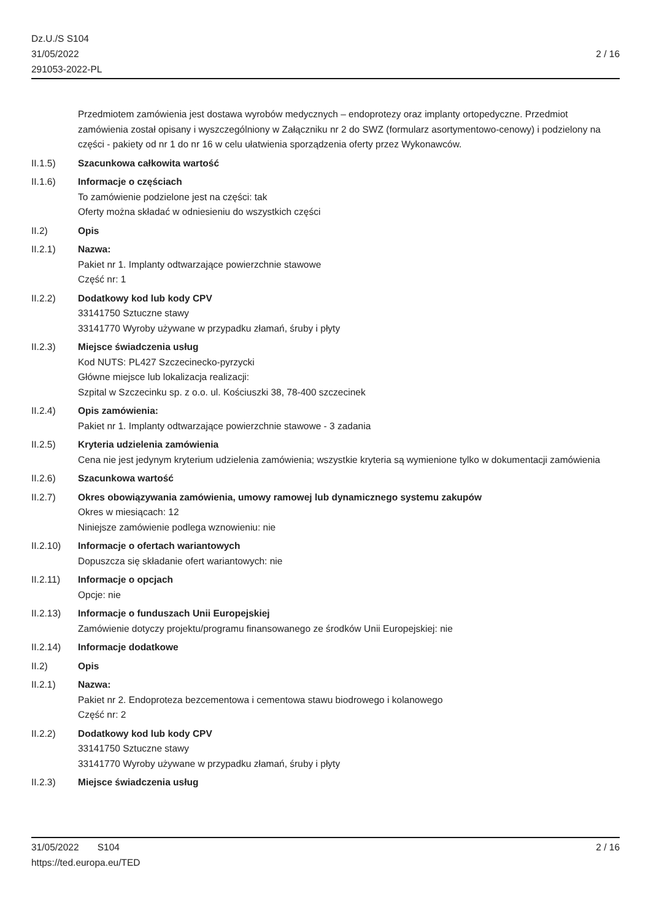Dz.U./S S104
31/05/2022
291053-2022-PL
2 / 16
Przedmiotem zamówienia jest dostawa wyrobów medycznych – endoprotezy oraz implanty ortopedyczne. Przedmiot zamówienia został opisany i wyszczególniony w Załączniku nr 2 do SWZ (formularz asortymentowo-cenowy) i podzielony na części - pakiety od nr 1 do nr 16 w celu ułatwienia sporządzenia oferty przez Wykonawców.
II.1.5) Szacunkowa całkowita wartość
II.1.6) Informacje o częściach
To zamówienie podzielone jest na części: tak
Oferty można składać w odniesieniu do wszystkich części
II.2) Opis
II.2.1) Nazwa:
Pakiet nr 1. Implanty odtwarzające powierzchnie stawowe
Część nr: 1
II.2.2) Dodatkowy kod lub kody CPV
33141750 Sztuczne stawy
33141770 Wyroby używane w przypadku złamań, śruby i płyty
II.2.3) Miejsce świadczenia usług
Kod NUTS: PL427 Szczecinecko-pyrzycki
Główne miejsce lub lokalizacja realizacji:
Szpital w Szczecinku sp. z o.o. ul. Kościuszki 38, 78-400 szczecinek
II.2.4) Opis zamówienia:
Pakiet nr 1. Implanty odtwarzające powierzchnie stawowe - 3 zadania
II.2.5) Kryteria udzielenia zamówienia
Cena nie jest jedynym kryterium udzielenia zamówienia; wszystkie kryteria są wymienione tylko w dokumentacji zamówienia
II.2.6) Szacunkowa wartość
II.2.7) Okres obowiązywania zamówienia, umowy ramowej lub dynamicznego systemu zakupów
Okres w miesiącach: 12
Niniejsze zamówienie podlega wznowieniu: nie
II.2.10) Informacje o ofertach wariantowych
Dopuszcza się składanie ofert wariantowych: nie
II.2.11) Informacje o opcjach
Opcje: nie
II.2.13) Informacje o funduszach Unii Europejskiej
Zamówienie dotyczy projektu/programu finansowanego ze środków Unii Europejskiej: nie
II.2.14) Informacje dodatkowe
II.2) Opis
II.2.1) Nazwa:
Pakiet nr 2. Endoproteza bezcementowa i cementowa stawu biodrowego i kolanowego
Część nr: 2
II.2.2) Dodatkowy kod lub kody CPV
33141750 Sztuczne stawy
33141770 Wyroby używane w przypadku złamań, śruby i płyty
II.2.3) Miejsce świadczenia usług
31/05/2022 S104 2 / 16
https://ted.europa.eu/TED